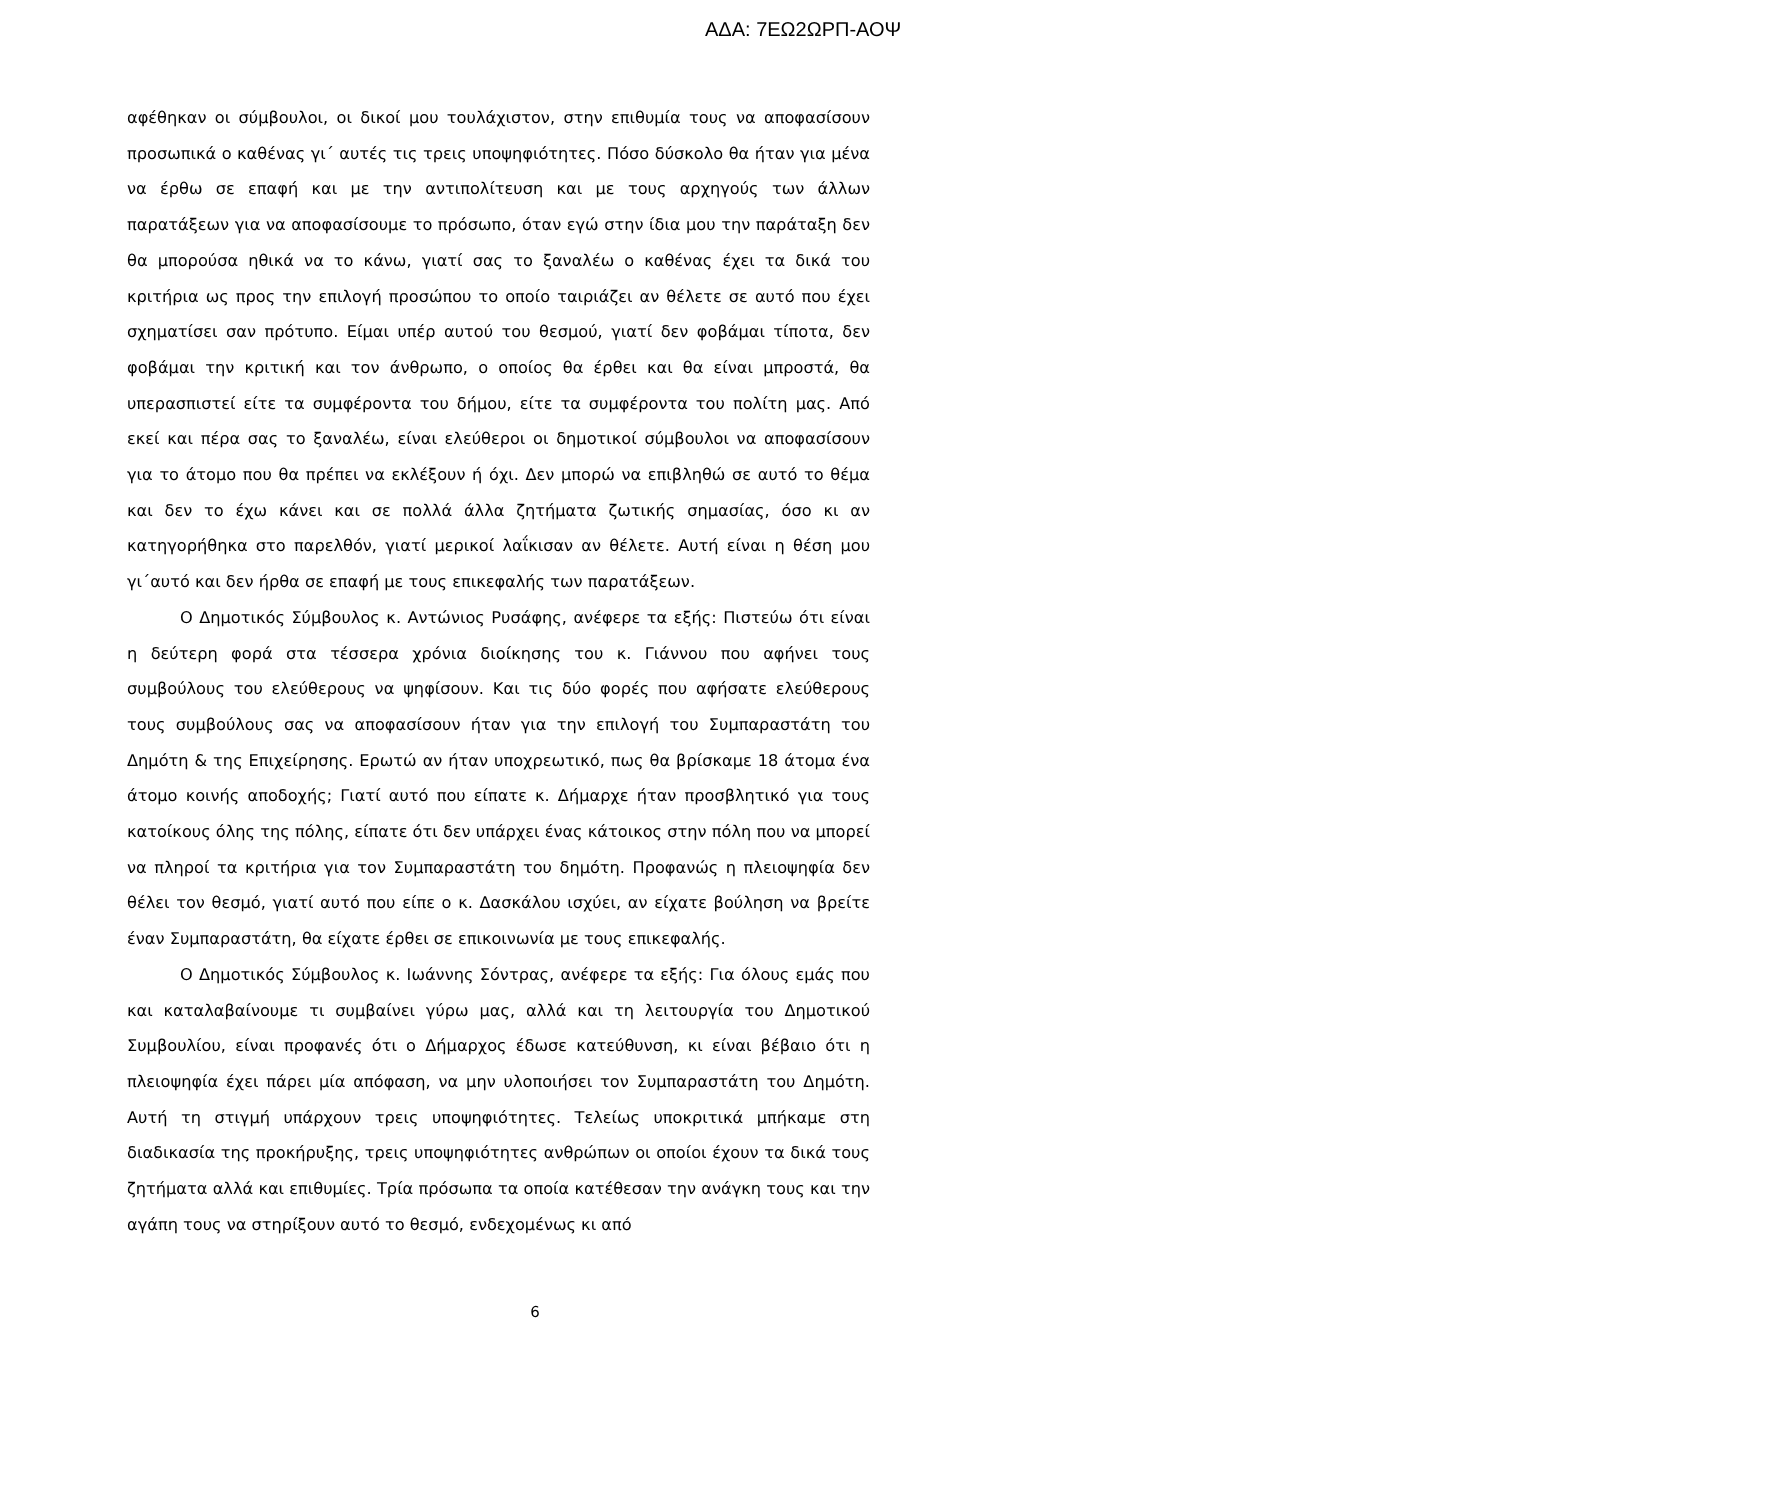ΑΔΑ: 7ΕΩ2ΩΡΠ-ΑΟΨ
αφέθηκαν οι σύμβουλοι, οι δικοί μου τουλάχιστον, στην επιθυμία τους να αποφασίσουν προσωπικά ο καθένας γι΄ αυτές τις τρεις υποψηφιότητες. Πόσο δύσκολο θα ήταν για μένα να έρθω σε επαφή και με την αντιπολίτευση και με τους αρχηγούς των άλλων παρατάξεων για να αποφασίσουμε το πρόσωπο, όταν εγώ στην ίδια μου την παράταξη δεν θα μπορούσα ηθικά να το κάνω, γιατί σας το ξαναλέω ο καθένας έχει τα δικά του κριτήρια ως προς την επιλογή προσώπου το οποίο ταιριάζει αν θέλετε σε αυτό που έχει σχηματίσει σαν πρότυπο. Είμαι υπέρ αυτού του θεσμού, γιατί δεν φοβάμαι τίποτα, δεν φοβάμαι την κριτική και τον άνθρωπο, ο οποίος θα έρθει και θα είναι μπροστά, θα υπερασπιστεί είτε τα συμφέροντα του δήμου, είτε τα συμφέροντα του πολίτη μας. Από εκεί και πέρα σας το ξαναλέω, είναι ελεύθεροι οι δημοτικοί σύμβουλοι να αποφασίσουν για το άτομο που θα πρέπει να εκλέξουν ή όχι. Δεν μπορώ να επιβληθώ σε αυτό το θέμα και δεν το έχω κάνει και σε πολλά άλλα ζητήματα ζωτικής σημασίας, όσο κι αν κατηγορήθηκα στο παρελθόν, γιατί μερικοί λαΐκισαν αν θέλετε. Αυτή είναι η θέση μου γι΄αυτό και δεν ήρθα σε επαφή με τους επικεφαλής των παρατάξεων.
Ο Δημοτικός Σύμβουλος κ. Αντώνιος Ρυσάφης, ανέφερε τα εξής: Πιστεύω ότι είναι η δεύτερη φορά στα τέσσερα χρόνια διοίκησης του κ. Γιάννου που αφήνει τους συμβούλους του ελεύθερους να ψηφίσουν. Και τις δύο φορές που αφήσατε ελεύθερους τους συμβούλους σας να αποφασίσουν ήταν για την επιλογή του Συμπαραστάτη του Δημότη & της Επιχείρησης. Ερωτώ αν ήταν υποχρεωτικό, πως θα βρίσκαμε 18 άτομα ένα άτομο κοινής αποδοχής; Γιατί αυτό που είπατε κ. Δήμαρχε ήταν προσβλητικό για τους κατοίκους όλης της πόλης, είπατε ότι δεν υπάρχει ένας κάτοικος στην πόλη που να μπορεί να πληροί τα κριτήρια για τον Συμπαραστάτη του δημότη. Προφανώς η πλειοψηφία δεν θέλει τον θεσμό, γιατί αυτό που είπε ο κ. Δασκάλου ισχύει, αν είχατε βούληση να βρείτε έναν Συμπαραστάτη, θα είχατε έρθει σε επικοινωνία με τους επικεφαλής.
Ο Δημοτικός Σύμβουλος κ. Ιωάννης Σόντρας, ανέφερε τα εξής: Για όλους εμάς που και καταλαβαίνουμε τι συμβαίνει γύρω μας, αλλά και τη λειτουργία του Δημοτικού Συμβουλίου, είναι προφανές ότι ο Δήμαρχος έδωσε κατεύθυνση, κι είναι βέβαιο ότι η πλειοψηφία έχει πάρει μία απόφαση, να μην υλοποιήσει τον Συμπαραστάτη του Δημότη. Αυτή τη στιγμή υπάρχουν τρεις υποψηφιότητες. Τελείως υποκριτικά μπήκαμε στη διαδικασία της προκήρυξης, τρεις υποψηφιότητες ανθρώπων οι οποίοι έχουν τα δικά τους ζητήματα αλλά και επιθυμίες. Τρία πρόσωπα τα οποία κατέθεσαν την ανάγκη τους και την αγάπη τους να στηρίξουν αυτό το θεσμό, ενδεχομένως κι από
6